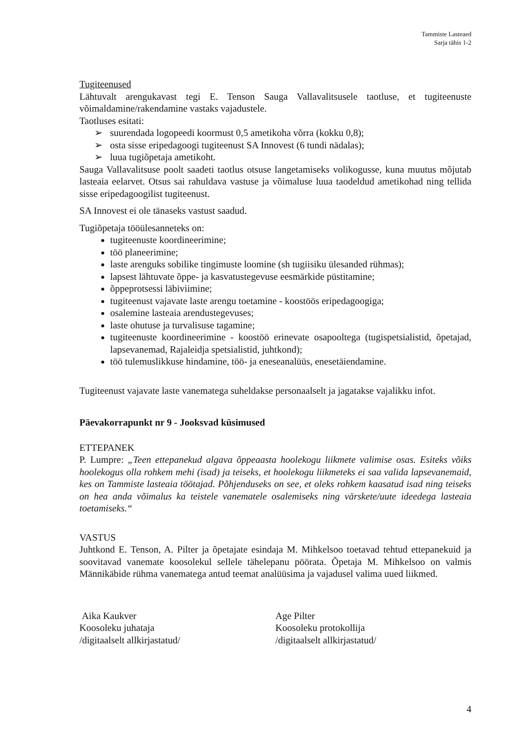Tammiste Lasteaed
Sarja tähis 1-2
Tugiteenused
Lähtuvalt arengukavast tegi E. Tenson Sauga Vallavalitsusele taotluse, et tugiteenuste võimaldamine/rakendamine vastaks vajadustele.
Taotluses esitati:
➢ suurendada logopeedi koormust 0,5 ametikoha võrra (kokku 0,8);
➢ osta sisse eripedagoogi tugiteenust SA Innovest (6 tundi nädalas);
➢ luua tugiõpetaja ametikoht.
Sauga Vallavalitsuse poolt saadeti taotlus otsuse langetamiseks volikogusse, kuna muutus mõjutab lasteaia eelarvet. Otsus sai rahuldava vastuse ja võimaluse luua taodeldud ametikohad ning tellida sisse eripedagoogilist tugiteenust.
SA Innovest ei ole tänaseks vastust saadud.
Tugiõpetaja tööülesanneteks on:
tugiteenuste koordineerimine;
töö planeerimine;
laste arenguks sobilike tingimuste loomine (sh tugiisiku ülesanded rühmas);
lapsest lähtuvate õppe- ja kasvatustegevuse eesmärkide püstitamine;
õppeprotsessi läbiviimine;
tugiteenust vajavate laste arengu toetamine - koostöös eripedagoogiga;
osalemine lasteaia arendustegevuses;
laste ohutuse ja turvalisuse tagamine;
tugiteenuste koordineerimine - koostöö erinevate osapooltega (tugispetsialistid, õpetajad, lapsevanemad, Rajaleidja spetsialistid, juhtkond);
töö tulemuslikkuse hindamine, töö- ja eneseanalüüs, enesetäiendamine.
Tugiteenust vajavate laste vanematega suheldakse personaalselt ja jagatakse vajalikku infot.
Päevakorrapunkt nr 9 - Jooksvad küsimused
ETTEPANEK
P. Lumpre: „Teen ettepanekud algava õppeaasta hoolekogu liikmete valimise osas. Esiteks võiks hoolekogus olla rohkem mehi (isad) ja teiseks, et hoolekogu liikmeteks ei saa valida lapsevanemaid, kes on Tammiste lasteaia töötajad. Põhjenduseks on see, et oleks rohkem kaasatud isad ning teiseks on hea anda võimalus ka teistele vanematele osalemiseks ning värskete/uute ideedega lasteaia toetamiseks.“
VASTUS
Juhtkond E. Tenson, A. Pilter ja õpetajate esindaja M. Mihkelsoo toetavad tehtud ettepanekuid ja soovitavad vanemate koosolekul sellele tähelepanu pöörata. Õpetaja M. Mihkelsoo on valmis Männikäbide rühma vanematega antud teemat analüüsima ja vajadusel valima uued liikmed.
Aika Kaukver
Koosoleku juhataja
/digitaalselt allkirjastatud/
Age Pilter
Koosoleku protokollija
/digitaalselt allkirjastatud/
4